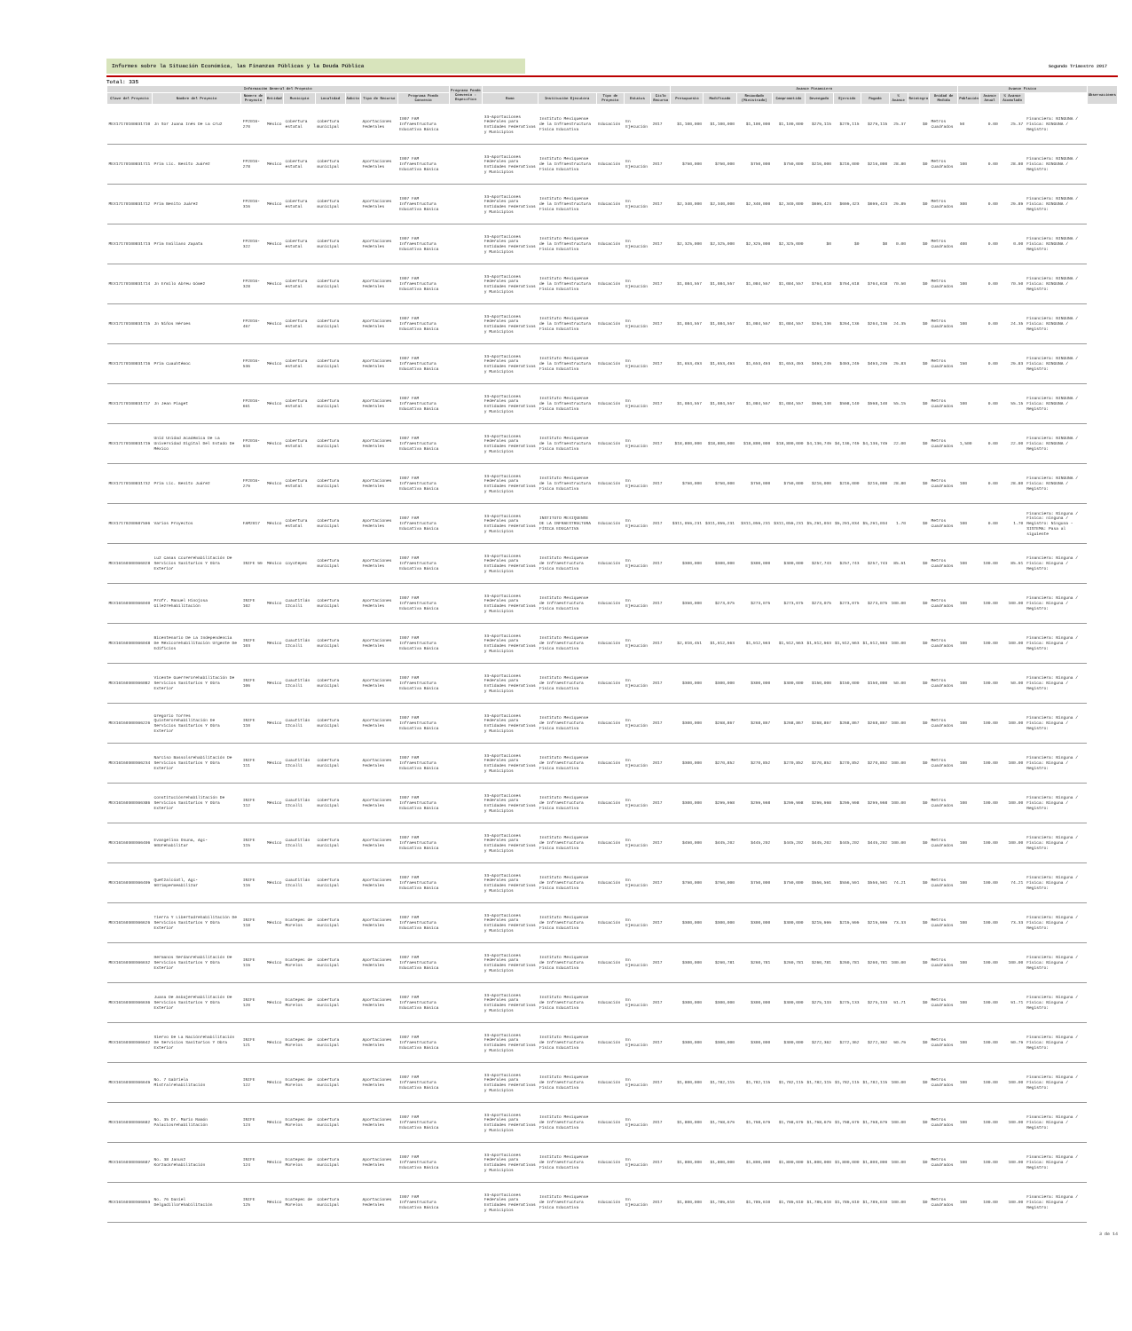Informes sobre la Situación Económica, las Finanzas Públicas y la Deuda Pública
Segundo Trimestre 2017
Total: 335
| Información General del Proyecto | | | | | | | | | Programa Fondo Convenio - Específico | | | | | | Avance Financiero | | | | | | | | | | Avance Físico | | | | Observaciones |
| --- | --- | --- | --- | --- | --- | --- | --- | --- | --- | --- | --- | --- | --- | --- | --- | --- | --- | --- | --- | --- | --- | --- | --- | --- | --- | --- | --- | --- | --- |
| Clave del Proyecto | Nombre del Proyecto | Número de Proyecto | Entidad | Municipio | Localidad | Ámbito | Tipo de Recurso | Programa Fondo Convenio | | Ramo | Institución Ejecutora | Tipo de Proyecto | Estatus | Ciclo Recurso | Presupuesto | Modificado | Recaudado (Ministrado) | Comprometido | Devengado | Ejercido | Pagado | % Avance | Reintegro | Unidad de Medida | Población | Avance Anual | % Avance Acumulado | | |
| MEX17170100831710 | Jn Sor Juana Inés De La Cruz | FP2016-270 | México | Cobertura estatal | Cobertura municipal | | Aportaciones Federales | I007 FAM Infraestructura Educativa Básica | | 33-Aportaciones Federales para Entidades Federativas y Municipios | Instituto Mexiquense de la Infraestructura Física Educativa | Educación | En Ejecución | 2017 | $1,100,000 | $1,100,000 | $1,100,000 | $1,100,000 | $279,115 | $279,115 | $279,115 | 25.37 | $0 | Metros Cuadrados | 50 | 0.00 | 25.37 | Financiera: NINGUNA / Física: NINGUNA / Registro: | |
| MEX17170100831711 | Prim Lic. Benito Juárez | FP2016-278 | México | Cobertura estatal | Cobertura municipal | | Aportaciones Federales | I007 FAM Infraestructura Educativa Básica | | 33-Aportaciones Federales para Entidades Federativas y Municipios | Instituto Mexiquense de la Infraestructura Física Educativa | Educación | En Ejecución | 2017 | $750,000 | $750,000 | $750,000 | $750,000 | $216,000 | $216,000 | $216,000 | 28.80 | $0 | Metros Cuadrados | 100 | 0.00 | 28.80 | Financiera: NINGUNA / Física: NINGUNA / Registro: | |
| MEX17170100831712 | Prim Benito Juárez | FP2016-316 | México | Cobertura estatal | Cobertura municipal | | Aportaciones Federales | I007 FAM Infraestructura Educativa Básica | | 33-Aportaciones Federales para Entidades Federativas y Municipios | Instituto Mexiquense de la Infraestructura Física Educativa | Educación | En Ejecución | 2017 | $2,340,000 | $2,340,000 | $2,340,000 | $2,340,000 | $699,423 | $699,423 | $699,423 | 29.89 | $0 | Metros Cuadrados | 300 | 0.00 | 29.89 | Financiera: NINGUNA / Física: NINGUNA / Registro: | |
| MEX17170100831713 | Prim Emiliano Zapata | FP2016-322 | México | Cobertura estatal | Cobertura municipal | | Aportaciones Federales | I007 FAM Infraestructura Educativa Básica | | 33-Aportaciones Federales para Entidades Federativas y Municipios | Instituto Mexiquense de la Infraestructura Física Educativa | Educación | En Ejecución | 2017 | $2,325,000 | $2,325,000 | $2,325,000 | $2,325,000 | $0 | $0 | $0 | 0.00 | $0 | Metros Cuadrados | 400 | 0.00 | 0.00 | Financiera: NINGUNA / Física: NINGUNA / Registro: | |
| MEX17170100831714 | Jn Ermilo Abreu Gómez | FP2016-328 | México | Cobertura estatal | Cobertura municipal | | Aportaciones Federales | I007 FAM Infraestructura Educativa Básica | | 33-Aportaciones Federales para Entidades Federativas y Municipios | Instituto Mexiquense de la Infraestructura Física Educativa | Educación | En Ejecución | 2017 | $1,084,557 | $1,084,557 | $1,084,557 | $1,084,557 | $764,618 | $764,618 | $764,618 | 70.50 | $0 | Metros Cuadrados | 100 | 0.00 | 70.50 | Financiera: NINGUNA / Física: NINGUNA / Registro: | |
| MEX17170100831715 | Jn Niños Héroes | FP2016-467 | México | Cobertura estatal | Cobertura municipal | | Aportaciones Federales | I007 FAM Infraestructura Educativa Básica | | 33-Aportaciones Federales para Entidades Federativas y Municipios | Instituto Mexiquense de la Infraestructura Física Educativa | Educación | En Ejecución | 2017 | $1,084,557 | $1,084,557 | $1,084,557 | $1,084,557 | $264,136 | $264,136 | $264,136 | 24.35 | $0 | Metros Cuadrados | 100 | 0.00 | 24.35 | Financiera: NINGUNA / Física: NINGUNA / Registro: | |
| MEX17170100831716 | Prim Cuauhtémoc | FP2016-536 | México | Cobertura estatal | Cobertura municipal | | Aportaciones Federales | I007 FAM Infraestructura Educativa Básica | | 33-Aportaciones Federales para Entidades Federativas y Municipios | Instituto Mexiquense de la Infraestructura Física Educativa | Educación | En Ejecución | 2017 | $1,653,493 | $1,653,493 | $1,653,493 | $1,653,493 | $493,249 | $493,249 | $493,249 | 29.83 | $0 | Metros Cuadrados | 150 | 0.00 | 29.83 | Financiera: NINGUNA / Física: NINGUNA / Registro: | |
| MEX17170100831717 | Jn Jean Piaget | FP2016-661 | México | Cobertura estatal | Cobertura municipal | | Aportaciones Federales | I007 FAM Infraestructura Educativa Básica | | 33-Aportaciones Federales para Entidades Federativas y Municipios | Instituto Mexiquense de la Infraestructura Física Educativa | Educación | En Ejecución | 2017 | $1,084,557 | $1,084,557 | $1,084,557 | $1,084,557 | $598,140 | $598,140 | $598,140 | 55.15 | $0 | Metros Cuadrados | 100 | 0.00 | 55.15 | Financiera: NINGUNA / Física: NINGUNA / Registro: | |
| MEX17170100831719 | Unid Unidad Académica De La Universidad Digital Del Estado De México | FP2016-910 | México | Cobertura estatal | Cobertura municipal | | Aportaciones Federales | I007 FAM Infraestructura Educativa Básica | | 33-Aportaciones Federales para Entidades Federativas y Municipios | Instituto Mexiquense de la Infraestructura Física Educativa | Educación | En Ejecución | 2017 | $18,800,000 | $18,800,000 | $18,800,000 | $18,800,000 | $4,136,749 | $4,136,749 | $4,136,749 | 22.00 | $0 | Metros Cuadrados | 1,500 | 0.00 | 22.00 | Financiera: NINGUNA / Física: NINGUNA / Registro: | |
| MEX17170100831732 | Prim Lic. Benito Juárez | FP2016-279 | México | Cobertura estatal | Cobertura municipal | | Aportaciones Federales | I007 FAM Infraestructura Educativa Básica | | 33-Aportaciones Federales para Entidades Federativas y Municipios | Instituto Mexiquense de la Infraestructura Física Educativa | Educación | En Ejecución | 2017 | $750,000 | $750,000 | $750,000 | $750,000 | $216,000 | $216,000 | $216,000 | 28.80 | $0 | Metros Cuadrados | 100 | 0.00 | 28.80 | Financiera: NINGUNA / Física: NINGUNA / Registro: | |
| MEX17170200987596 | Varios Proyectos | FAM2017 | México | Cobertura estatal | Cobertura municipal | | Aportaciones Federales | I007 FAM Infraestructura Educativa Básica | | 33-Aportaciones Federales para Entidades Federativas y Municipios | INSTITUTO MEXIQUENSE DE LA INFRAESTRUCTURA FÍSICA EDUCATIVA | Educación | En Ejecución | 2017 | $311,059,231 | $311,059,231 | $311,059,231 | $311,059,231 | $5,291,034 | $5,291,034 | $5,291,034 | 1.70 | $0 | Metros Cuadrados | 100 | 0.00 | 1.70 | Financiera: Ninguna / Física: ninguna / Registro: Ninguna - SISTEMA: Pasa al siguiente | |
| MEX16160300366028 | Luz Casas Ccurerehabilitación De Servicios Sanitarios Y Obra Exterior | INIFE 99 | México | Coyotepec | Cobertura municipal | | Aportaciones Federales | I007 FAM Infraestructura Educativa Básica | | 33-Aportaciones Federales para Entidades Federativas y Municipios | Instituto Mexiquense de Infraestructura Física Educativa | Educación | En Ejecución | 2017 | $300,000 | $300,000 | $300,000 | $300,000 | $257,743 | $257,743 | $257,743 | 85.91 | $0 | Metros Cuadrados | 100 | 100.00 | 85.91 | Financiera: Ninguna / Física: Ninguna / Registro: | |
| MEX16160300366040 | Profr. Manuel Hinojosa Gilezrehabilitación | INIFE 102 | México | Cuautitlán Izcalli | Cobertura municipal | | Aportaciones Federales | I007 FAM Infraestructura Educativa Básica | | 33-Aportaciones Federales para Entidades Federativas y Municipios | Instituto Mexiquense de Infraestructura Física Educativa | Educación | En Ejecución | 2017 | $350,000 | $273,075 | $273,075 | $273,075 | $273,075 | $273,075 | $273,075 | 100.00 | $0 | Metros Cuadrados | 100 | 100.00 | 100.00 | Financiera: Ninguna / Física: Ninguna / Registro: | |
| MEX16160300366048 | Bicentenario De La Independencia De Méxicorehabilitación Urgente De Edificios | INIFE 103 | México | Cuautitlán Izcalli | Cobertura municipal | | Aportaciones Federales | I007 FAM Infraestructura Educativa Básica | | 33-Aportaciones Federales para Entidades Federativas y Municipios | Instituto Mexiquense de Infraestructura Física Educativa | Educación | En Ejecución | 2017 | $2,010,451 | $1,912,963 | $1,912,963 | $1,912,963 | $1,912,963 | $1,912,963 | $1,912,963 | 100.00 | $0 | Metros Cuadrados | 100 | 100.00 | 100.00 | Financiera: Ninguna / Física: Ninguna / Registro: | |
| MEX16160300366082 | Vicente Guerrerorehabilitación De Servicios Sanitarios Y Obra Exterior | INIFE 106 | México | Cuautitlán Izcalli | Cobertura municipal | | Aportaciones Federales | I007 FAM Infraestructura Educativa Básica | | 33-Aportaciones Federales para Entidades Federativas y Municipios | Instituto Mexiquense de Infraestructura Física Educativa | Educación | En Ejecución | 2017 | $300,000 | $300,000 | $300,000 | $300,000 | $150,000 | $150,000 | $150,000 | 50.00 | $0 | Metros Cuadrados | 100 | 100.00 | 50.00 | Financiera: Ninguna / Física: Ninguna / Registro: | |
| MEX16160300366226 | Gregorio Torres Quinterorehabilitación De Servicios Sanitarios Y Obra Exterior | INIFE 110 | México | Cuautitlán Izcalli | Cobertura municipal | | Aportaciones Federales | I007 FAM Infraestructura Educativa Básica | | 33-Aportaciones Federales para Entidades Federativas y Municipios | Instituto Mexiquense de Infraestructura Física Educativa | Educación | En Ejecución | 2017 | $300,000 | $268,867 | $268,867 | $268,867 | $268,867 | $268,867 | $268,867 | 100.00 | $0 | Metros Cuadrados | 100 | 100.00 | 100.00 | Financiera: Ninguna / Física: Ninguna / Registro: | |
| MEX16160300366234 | Narciso Bassolsrehabilitación De Servicios Sanitarios Y Obra Exterior | INIFE 111 | México | Cuautitlán Izcalli | Cobertura municipal | | Aportaciones Federales | I007 FAM Infraestructura Educativa Básica | | 33-Aportaciones Federales para Entidades Federativas y Municipios | Instituto Mexiquense de Infraestructura Física Educativa | Educación | En Ejecución | 2017 | $300,000 | $270,852 | $270,852 | $270,852 | $270,852 | $270,852 | $270,852 | 100.00 | $0 | Metros Cuadrados | 100 | 100.00 | 100.00 | Financiera: Ninguna / Física: Ninguna / Registro: | |
| MEX16160300366386 | Constituciónrehabilitación De Servicios Sanitarios Y Obra Exterior | INIFE 112 | México | Cuautitlán Izcalli | Cobertura municipal | | Aportaciones Federales | I007 FAM Infraestructura Educativa Básica | | 33-Aportaciones Federales para Entidades Federativas y Municipios | Instituto Mexiquense de Infraestructura Física Educativa | Educación | En Ejecución | 2017 | $300,000 | $299,998 | $299,998 | $299,998 | $299,998 | $299,998 | $299,998 | 100.00 | $0 | Metros Cuadrados | 100 | 100.00 | 100.00 | Financiera: Ninguna / Física: Ninguna / Registro: | |
| MEX16160300366406 | Evangelina Osuna, Agc-90Urehabilitar | INIFE 115 | México | Cuautitlán Izcalli | Cobertura municipal | | Aportaciones Federales | I007 FAM Infraestructura Educativa Básica | | 33-Aportaciones Federales para Entidades Federativas y Municipios | Instituto Mexiquense de Infraestructura Física Educativa | Educación | En Ejecución | 2017 | $450,000 | $445,202 | $445,202 | $445,202 | $445,202 | $445,202 | $445,202 | 100.00 | $0 | Metros Cuadrados | 100 | 100.00 | 100.00 | Financiera: Ninguna / Física: Ninguna / Registro: | |
| MEX16160300366409 | Quetzalcóatl, Agc-907impermeabilizar | INIFE 116 | México | Cuautitlán Izcalli | Cobertura municipal | | Aportaciones Federales | I007 FAM Infraestructura Educativa Básica | | 33-Aportaciones Federales para Entidades Federativas y Municipios | Instituto Mexiquense de Infraestructura Física Educativa | Educación | En Ejecución | 2017 | $750,000 | $750,000 | $750,000 | $750,000 | $556,591 | $556,591 | $556,591 | 74.21 | $0 | Metros Cuadrados | 100 | 100.00 | 74.21 | Financiera: Ninguna / Física: Ninguna / Registro: | |
| MEX16160300366626 | Tierra Y Libertadrehabilitación De Servicios Sanitarios Y Obra Exterior | INIFE 118 | México | Ecatepec de Morelos | Cobertura municipal | | Aportaciones Federales | I007 FAM Infraestructura Educativa Básica | | 33-Aportaciones Federales para Entidades Federativas y Municipios | Instituto Mexiquense de Infraestructura Física Educativa | Educación | En Ejecución | 2017 | $300,000 | $300,000 | $300,000 | $300,000 | $219,999 | $219,999 | $219,999 | 73.33 | $0 | Metros Cuadrados | 100 | 100.00 | 73.33 | Financiera: Ninguna / Física: Ninguna / Registro: | |
| MEX16160300366632 | Hermanos Serdanrehabilitación De Servicios Sanitarios Y Obra Exterior | INIFE 119 | México | Ecatepec de Morelos | Cobertura municipal | | Aportaciones Federales | I007 FAM Infraestructura Educativa Básica | | 33-Aportaciones Federales para Entidades Federativas y Municipios | Instituto Mexiquense de Infraestructura Física Educativa | Educación | En Ejecución | 2017 | $300,000 | $260,781 | $260,781 | $260,781 | $260,781 | $260,781 | $260,781 | 100.00 | $0 | Metros Cuadrados | 100 | 100.00 | 100.00 | Financiera: Ninguna / Física: Ninguna / Registro: | |
| MEX16160300366636 | Juana De Asbajerehabilitación De Servicios Sanitarios Y Obra Exterior | INIFE 120 | México | Ecatepec de Morelos | Cobertura municipal | | Aportaciones Federales | I007 FAM Infraestructura Educativa Básica | | 33-Aportaciones Federales para Entidades Federativas y Municipios | Instituto Mexiquense de Infraestructura Física Educativa | Educación | En Ejecución | 2017 | $300,000 | $300,000 | $300,000 | $300,000 | $275,133 | $275,133 | $275,133 | 91.71 | $0 | Metros Cuadrados | 100 | 100.00 | 91.71 | Financiera: Ninguna / Física: Ninguna / Registro: | |
| MEX16160300366642 | Siervo De La Naciónrehabilitación De Servicios Sanitarios Y Obra Exterior | INIFE 121 | México | Ecatepec de Morelos | Cobertura municipal | | Aportaciones Federales | I007 FAM Infraestructura Educativa Básica | | 33-Aportaciones Federales para Entidades Federativas y Municipios | Instituto Mexiquense de Infraestructura Física Educativa | Educación | En Ejecución | 2017 | $300,000 | $300,000 | $300,000 | $300,000 | $272,362 | $272,362 | $272,362 | 90.79 | $0 | Metros Cuadrados | 100 | 100.00 | 90.79 | Financiera: Ninguna / Física: Ninguna / Registro: | |
| MEX16160300366649 | No. 7 Gabriela Mistralrehabilitación | INIFE 122 | México | Ecatepec de Morelos | Cobertura municipal | | Aportaciones Federales | I007 FAM Infraestructura Educativa Básica | | 33-Aportaciones Federales para Entidades Federativas y Municipios | Instituto Mexiquense de Infraestructura Física Educativa | Educación | En Ejecución | 2017 | $1,800,000 | $1,782,115 | $1,782,115 | $1,782,115 | $1,782,115 | $1,782,115 | $1,782,115 | 100.00 | $0 | Metros Cuadrados | 100 | 100.00 | 100.00 | Financiera: Ninguna / Física: Ninguna / Registro: | |
| MEX16160300366682 | No. 35 Dr. Mario Ramón Palaciosrehabilitación | INIFE 123 | México | Ecatepec de Morelos | Cobertura municipal | | Aportaciones Federales | I007 FAM Infraestructura Educativa Básica | | 33-Aportaciones Federales para Entidades Federativas y Municipios | Instituto Mexiquense de Infraestructura Física Educativa | Educación | En Ejecución | 2017 | $1,800,000 | $1,798,679 | $1,798,679 | $1,798,679 | $1,798,679 | $1,798,679 | $1,798,679 | 100.00 | $0 | Metros Cuadrados | 100 | 100.00 | 100.00 | Financiera: Ninguna / Física: Ninguna / Registro: | |
| MEX16160300366687 | No. 38 Janusz Korzackrehabilitación | INIFE 124 | México | Ecatepec de Morelos | Cobertura municipal | | Aportaciones Federales | I007 FAM Infraestructura Educativa Básica | | 33-Aportaciones Federales para Entidades Federativas y Municipios | Instituto Mexiquense de Infraestructura Física Educativa | Educación | En Ejecución | 2017 | $1,800,000 | $1,800,000 | $1,800,000 | $1,800,000 | $1,800,000 | $1,800,000 | $1,800,000 | 100.00 | $0 | Metros Cuadrados | 100 | 100.00 | 100.00 | Financiera: Ninguna / Física: Ninguna / Registro: | |
| MEX16160300366853 | No. 76 Daniel Delgadillorehabilitación | INIFE 125 | México | Ecatepec de Morelos | Cobertura municipal | | Aportaciones Federales | I007 FAM Infraestructura Educativa Básica | | 33-Aportaciones Federales para Entidades Federativas y Municipios | Instituto Mexiquense de Infraestructura Física Educativa | Educación | En Ejecución | 2017 | $1,800,000 | $1,789,610 | $1,789,610 | $1,789,610 | $1,789,610 | $1,789,610 | $1,789,610 | 100.00 | $0 | Metros Cuadrados | 100 | 100.00 | 100.00 | Financiera: Ninguna / Física: Ninguna / Registro: | |
3 de 14